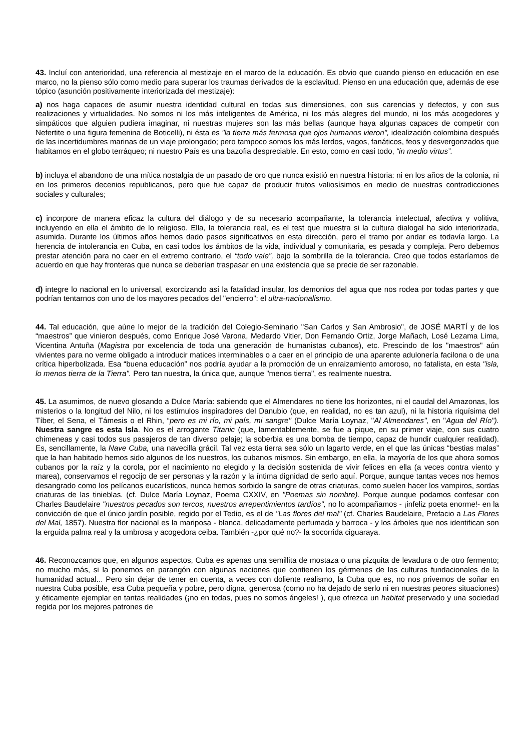43. Incluí con anterioridad, una referencia al mestizaje en el marco de la educación. Es obvio que cuando pienso en educación en ese marco, no la pienso sólo como medio para superar los traumas derivados de la esclavitud. Pienso en una educación que, además de ese tópico (asunción positivamente interiorizada del mestizaje):
a) nos haga capaces de asumir nuestra identidad cultural en todas sus dimensiones, con sus carencias y defectos, y con sus realizaciones y virtualidades. No somos ni los más inteligentes de América, ni los más alegres del mundo, ni los más acogedores y simpáticos que alguien pudiera imaginar, ni nuestras mujeres son las más bellas (aunque haya algunas capaces de competir con Nefertite o una figura femenina de Boticelli), ni ésta es "la tierra más fermosa que ojos humanos vieron", idealización colombina después de las incertidumbres marinas de un viaje prolongado; pero tampoco somos los más lerdos, vagos, fanáticos, feos y desvergonzados que habitamos en el globo terráqueo; ni nuestro País es una bazofia despreciable. En esto, como en casi todo, “in medio virtus”.
b) incluya el abandono de una mítica nostalgia de un pasado de oro que nunca existió en nuestra historia: ni en los años de la colonia, ni en los primeros decenios republicanos, pero que fue capaz de producir frutos valiosísimos en medio de nuestras contradicciones sociales y culturales;
c) incorpore de manera eficaz la cultura del diálogo y de su necesario acompañante, la tolerancia intelectual, afectiva y volitiva, incluyendo en ella el ámbito de lo religioso. Ella, la tolerancia real, es el test que muestra si la cultura dialogal ha sido interiorizada, asumida. Durante los últimos años hemos dado pasos significativos en esta dirección, pero el tramo por andar es todavía largo. La herencia de intolerancia en Cuba, en casi todos los ámbitos de la vida, individual y comunitaria, es pesada y compleja. Pero debemos prestar atención para no caer en el extremo contrario, el “todo vale”, bajo la sombrilla de la tolerancia. Creo que todos estaríamos de acuerdo en que hay fronteras que nunca se deberían traspasar en una existencia que se precie de ser razonable.
d) integre lo nacional en lo universal, exorcizando así la fatalidad insular, los demonios del agua que nos rodea por todas partes y que podrían tentarnos con uno de los mayores pecados del "encierro": el ultra-nacionalismo.
44. Tal educación, que aúne lo mejor de la tradición del Colegio-Seminario "San Carlos y San Ambrosio", de JOSÉ MARTÍ y de los “maestros” que vinieron después, como Enrique José Varona, Medardo Vitier, Don Fernando Ortiz, Jorge Mañach, Losé Lezama Lima, Vicentina Antuña (Magistra por excelencia de toda una generación de humanistas cubanos), etc. Prescindo de los "maestros" aún vivientes para no verme obligado a introducir matices interminables o a caer en el principio de una aparente adulonería facilona o de una crítica hiperbolizada. Esa “buena educación” nos podría ayudar a la promoción de un enraizamiento amoroso, no fatalista, en esta "isla, lo menos tierra de la Tierra". Pero tan nuestra, la única que, aunque "menos tierra", es realmente nuestra.
45. La asumimos, de nuevo glosando a Dulce María: sabiendo que el Almendares no tiene los horizontes, ni el caudal del Amazonas, los misterios o la longitud del Nilo, ni los estímulos inspiradores del Danubio (que, en realidad, no es tan azul), ni la historia riquísima del Tíber, el Sena, el Támesis o el Rhin, “pero es mi río, mi país, mi sangre" (Dulce María Loynaz, "Al Almendares", en "Agua del Río"). Nuestra sangre es esta Isla. No es el arrogante Titanic (que, lamentablemente, se fue a pique, en su primer viaje, con sus cuatro chimeneas y casi todos sus pasajeros de tan diverso pelaje; la soberbia es una bomba de tiempo, capaz de hundir cualquier realidad). Es, sencillamente, la Nave Cuba, una navecilla grácil. Tal vez esta tierra sea sólo un lagarto verde, en el que las únicas “bestias malas” que la han habitado hemos sido algunos de los nuestros, los cubanos mismos. Sin embargo, en ella, la mayoría de los que ahora somos cubanos por la raíz y la corola, por el nacimiento no elegido y la decisión sostenida de vivir felices en ella (a veces contra viento y marea), conservamos el regocijo de ser personas y la razón y la íntima dignidad de serlo aquí. Porque, aunque tantas veces nos hemos desangrado como los pelícanos eucarísticos, nunca hemos sorbido la sangre de otras criaturas, como suelen hacer los vampiros, sordas criaturas de las tinieblas. (cf. Dulce María Loynaz, Poema CXXIV, en "Poemas sin nombre). Porque aunque podamos confesar con Charles Baudelaire "nuestros pecados son tercos, nuestros arrepentimientos tardíos", no lo acompañamos - ¡infeliz poeta enorme!- en la convicción de que el único jardín posible, regido por el Tedio, es el de "Las flores del mal" (cf. Charles Baudelaire, Prefacio a Las Flores del Mal, 1857). Nuestra flor nacional es la mariposa - blanca, delicadamente perfumada y barroca - y los árboles que nos identifican son la erguida palma real y la umbrosa y acogedora ceiba. También -¿por qué no?- la socorrida ciguaraya.
46. Reconozcamos que, en algunos aspectos, Cuba es apenas una semillita de mostaza o una pizquita de levadura o de otro fermento; no mucho más, si la ponemos en parangón con algunas naciones que contienen los gérmenes de las culturas fundacionales de la humanidad actual... Pero sin dejar de tener en cuenta, a veces con doliente realismo, la Cuba que es, no nos privemos de soñar en nuestra Cuba posible, esa Cuba pequeña y pobre, pero digna, generosa (como no ha dejado de serlo ni en nuestras peores situaciones) y éticamente ejemplar en tantas realidades (¡no en todas, pues no somos ángeles! ), que ofrezca un habitat preservado y una sociedad regida por los mejores patrones de